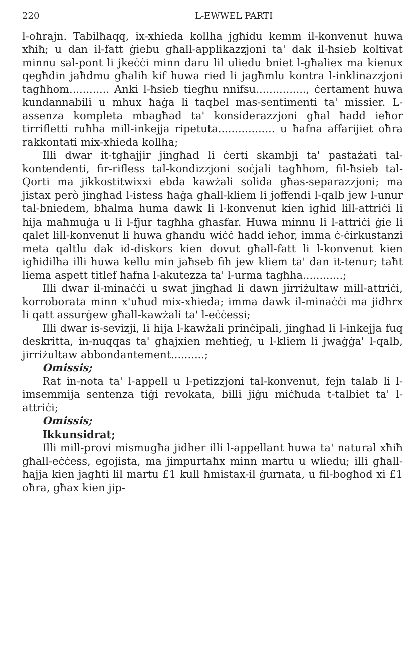220 L-EWWEL PARTI
l-oħrajn. Tabilħaqq, ix-xhieda kollha jgħidu kemm il-konvenut huwa xħiħ; u dan il-fatt ġiebu għall-applikazzjoni ta' dak il-ħsieb koltivat minnu sal-pont li jkeċċi minn daru lil uliedu bniet l-għaliex ma kienux qegħdin jaħdmu għalih kif huwa ried li jagħmlu kontra l-inklinazzjoni tagħhom............ Anki l-ħsieb tiegħu nnifsu..............., ċertament huwa kundannabili u mhux ħaġa li taqbel mas-sentimenti ta' missier. L-assenza kompleta mbagħad ta' konsiderazzjoni għal ħadd ieħor tirrifletti ruħha mill-inkejja ripetuta................. u ħafna affarijiet oħra rakkontati mix-xhieda kollha;
Illi dwar it-tgħajjir jingħad li ċerti skambji ta' pastażati tal-kontendenti, fir-rifless tal-kondizzjoni soċjali tagħhom, fil-ħsieb tal-Qorti ma jikkostitwixxi ebda kawżali solida għas-separazzjoni; ma jistax però jingħad l-istess ħaġa għall-kliem li joffendi l-qalb jew l-unur tal-bniedem, bħalma huma dawk li l-konvenut kien igħid lill-attriċi li hija maħmuġa u li l-fjur tagħha għasfar. Huwa minnu li l-attriċi ġie li qalet lill-konvenut li huwa għandu wiċċ ħadd ieħor, imma ċ-ċirkustanzi meta qaltlu dak id-diskors kien dovut għall-fatt li l-konvenut kien igħidilha illi huwa kellu min jaħseb fih jew kliem ta' dan it-tenur; taħt liema aspett titlef ħafna l-akutezza ta' l-urma tagħha............;
Illi dwar il-minaċċi u swat jingħad li dawn jirriżultaw mill-attriċi, korroborata minn x'uħud mix-xhieda; imma dawk il-minaċċi ma jidhrx li qatt assurġew għall-kawżali ta' l-eċċessi;
Illi dwar is-sevizji, li hija l-kawżali prinċipali, jingħad li l-inkejja fuq deskritta, in-nuqqas ta' għajxien meħtieġ, u l-kliem li jwaġġa' l-qalb, jirriżultaw abbondantement..........;
Omissis;
Rat in-nota ta' l-appell u l-petizzjoni tal-konvenut, fejn talab li l-imsemmija sentenza tiġi revokata, billi jiġu miċħuda t-talbiet ta' l-attriċi;
Omissis;
Ikkunsidrat;
Illi mill-provi mismugħa jidher illi l-appellant huwa ta' natural xħiħ għall-eċċess, egojista, ma jimpurtaħx minn martu u wliedu; illi għall-ħajja kien jagħti lil martu £1 kull ħmistax-il ġurnata, u fil-bogħod xi £1 oħra, għax kien jip-